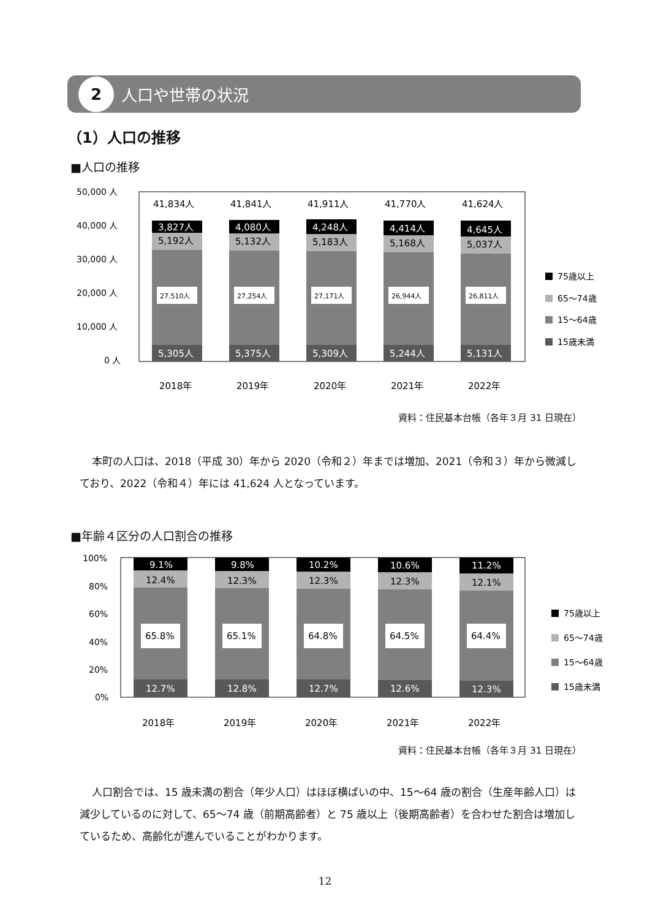2
人口や世帯の状況
（1）人口の推移
■人口の推移
50,000 人
40,000 人
30,000 人
20,000 人
10,000 人
0 人
41,834人
3,827人
5,192人
27,510人
5,305人
2018年
41,841人
4,080人
5,132人
27,254人
5,375人
2019年
41,911人
4,248人
5,183人
27,171人
5,309人
2020年
41,770人
4,414人
5,168人
26,944人
5,244人
2021年
41,624人
4,645人
5,037人
26,811人
5,131人
2022年
75歳以上
65〜74歳
15〜64歳
15歳未満
資料：住民基本台帳（各年３月 31 日現在）
本町の人口は、2018（平成 30）年から 2020（令和２）年までは増加、2021（令和３）年から微減しており、2022（令和４）年には 41,624 人となっています。
■年齢４区分の人口割合の推移
100%
80%
60%
40%
20%
0%
9.1%
12.4%
65.8%
12.7%
2018年
9.8%
12.3%
65.1%
12.8%
2019年
10.2%
12.3%
64.8%
12.7%
2020年
10.6%
12.3%
64.5%
12.6%
2021年
11.2%
12.1%
64.4%
12.3%
2022年
75歳以上
65〜74歳
15〜64歳
15歳未満
資料：住民基本台帳（各年３月 31 日現在）
人口割合では、15 歳未満の割合（年少人口）はほぼ横ばいの中、15〜64 歳の割合（生産年齢人口）は減少しているのに対して、65〜74 歳（前期高齢者）と 75 歳以上（後期高齢者）を合わせた割合は増加しているため、高齢化が進んでいることがわかります。
12